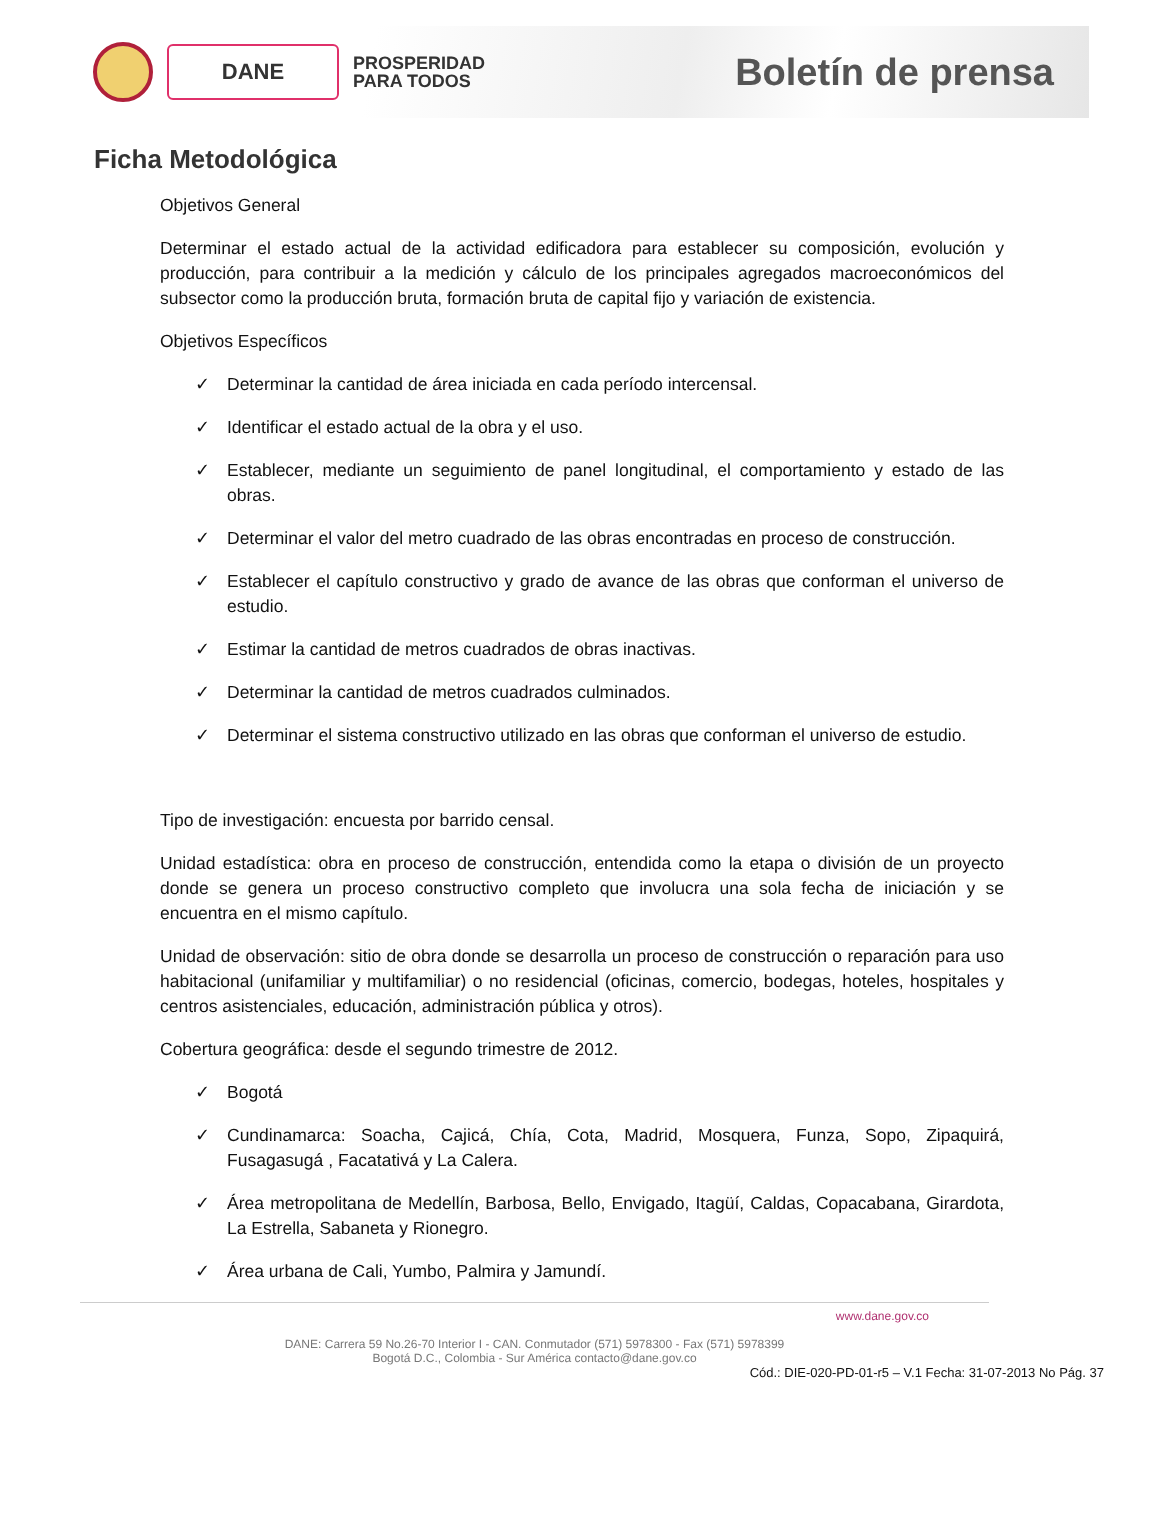DANE
PROSPERIDAD
PARA TODOS
Boletín de prensa
Ficha Metodológica
Objetivos General
Determinar el estado actual de la actividad edificadora para establecer su composición, evolución y producción, para contribuir a la medición y cálculo de los principales agregados macroeconómicos del subsector como la producción bruta, formación bruta de capital fijo y variación de existencia.
Objetivos Específicos
✓ Determinar la cantidad de área iniciada en cada período intercensal.
✓ Identificar el estado actual de la obra y el uso.
✓ Establecer, mediante un seguimiento de panel longitudinal, el comportamiento y estado de las obras.
✓ Determinar el valor del metro cuadrado de las obras encontradas en proceso de construcción.
✓ Establecer el capítulo constructivo y grado de avance de las obras que conforman el universo de estudio.
✓ Estimar la cantidad de metros cuadrados de obras inactivas.
✓ Determinar la cantidad de metros cuadrados culminados.
✓ Determinar el sistema constructivo utilizado en las obras que conforman el universo de estudio.
Tipo de investigación: encuesta por barrido censal.
Unidad estadística: obra en proceso de construcción, entendida como la etapa o división de un proyecto donde se genera un proceso constructivo completo que involucra una sola fecha de iniciación y se encuentra en el mismo capítulo.
Unidad de observación: sitio de obra donde se desarrolla un proceso de construcción o reparación para uso habitacional (unifamiliar y multifamiliar) o no residencial (oficinas, comercio, bodegas, hoteles, hospitales y centros asistenciales, educación, administración pública y otros).
Cobertura geográfica: desde el segundo trimestre de 2012.
✓ Bogotá
✓ Cundinamarca: Soacha, Cajicá, Chía, Cota, Madrid, Mosquera, Funza, Sopo, Zipaquirá, Fusagasugá , Facatativá y La Calera.
✓ Área metropolitana de Medellín, Barbosa, Bello, Envigado, Itagüí, Caldas, Copacabana, Girardota, La Estrella, Sabaneta y Rionegro.
✓ Área urbana de Cali, Yumbo, Palmira y Jamundí.
www.dane.gov.co
DANE: Carrera 59 No.26-70 Interior I - CAN. Conmutador (571) 5978300 - Fax (571) 5978399
Bogotá D.C., Colombia - Sur América contacto@dane.gov.co
Cód.: DIE-020-PD-01-r5 – V.1 Fecha: 31-07-2013 No Pág. 37